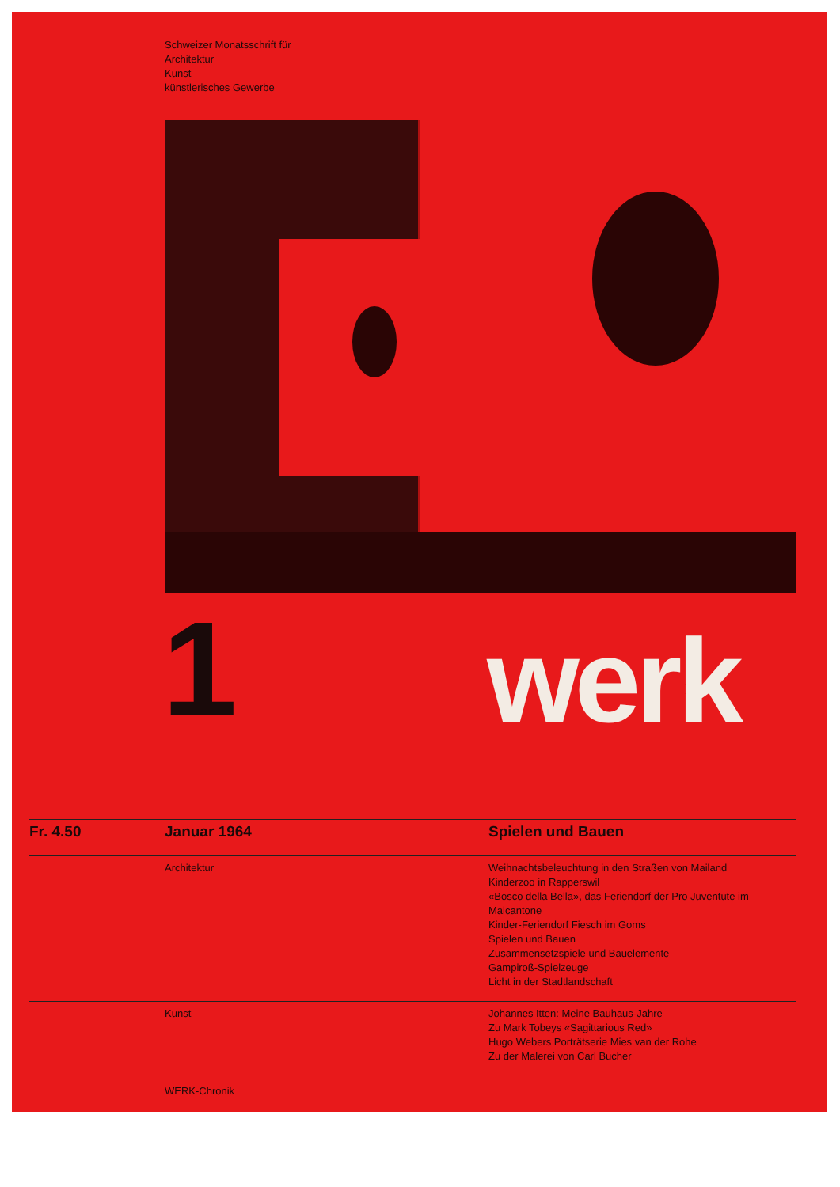Schweizer Monatsschrift für
Architektur
Kunst
künstlerisches Gewerbe
1 werk
Fr. 4.50 Januar 1964 Spielen und Bauen
Architektur Weihnachtsbeleuchtung in den Straßen von Mailand
Kinderzoo in Rapperswil
«Bosco della Bella», das Feriendorf der Pro Juventute im Malcantone
Kinder-Feriendorf Fiesch im Goms
Spielen und Bauen
Zusammensetzspiele und Bauelemente
Gampiroß-Spielzeuge
Licht in der Stadtlandschaft
Kunst Johannes Itten: Meine Bauhaus-Jahre
Zu Mark Tobeys «Sagittarious Red»
Hugo Webers Porträtserie Mies van der Rohe
Zu der Malerei von Carl Bucher
WERK-Chronik